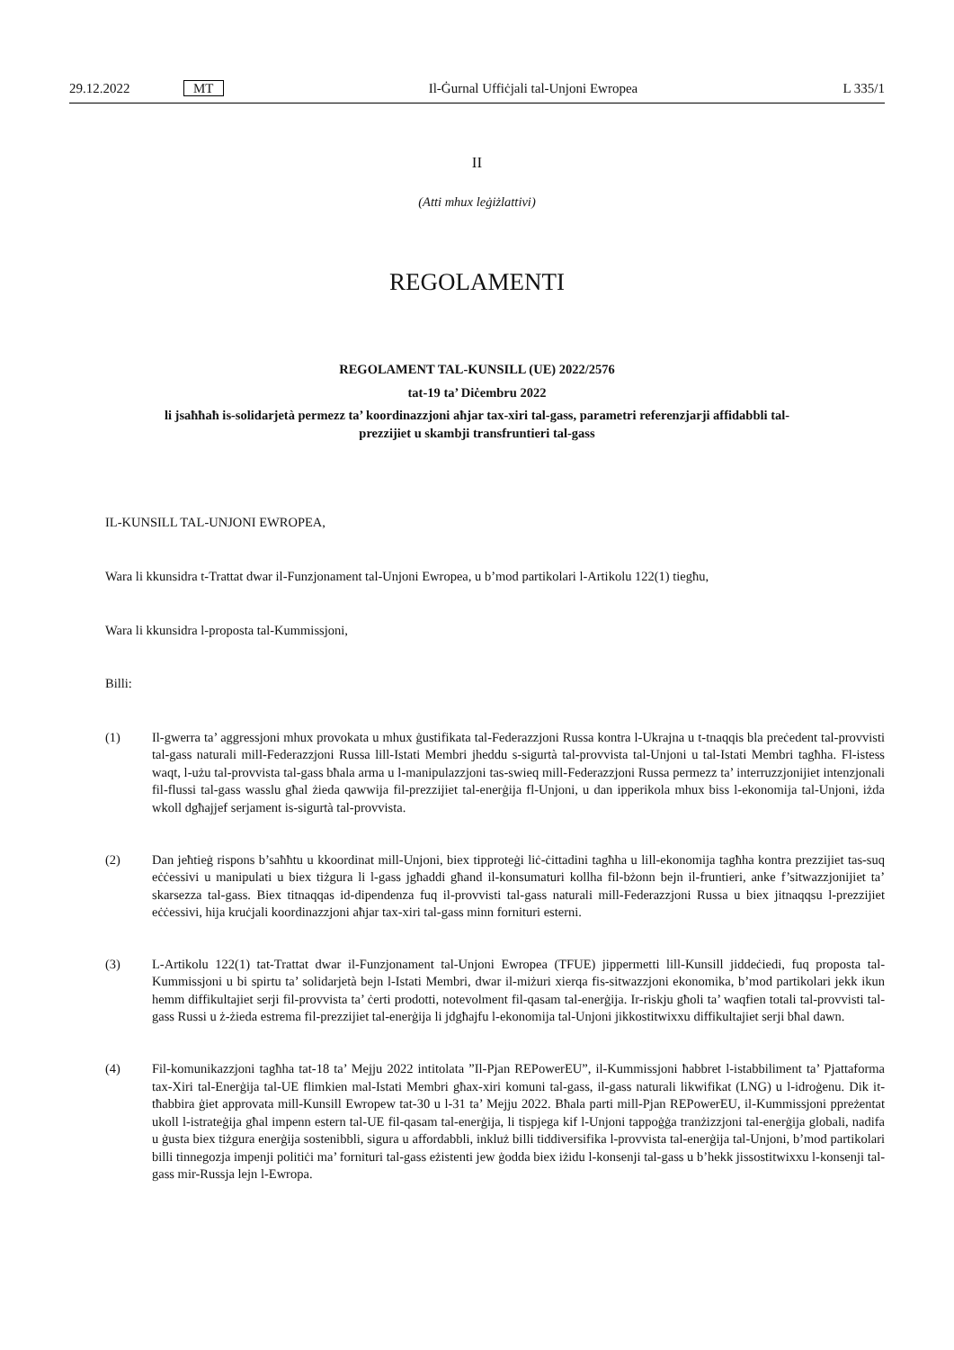29.12.2022 MT Il-Ġurnal Uffiċjali tal-Unjoni Ewropea L 335/1
II
(Atti mhux leġiżlattivi)
REGOLAMENTI
REGOLAMENT TAL-KUNSILL (UE) 2022/2576
tat-19 ta’ Diċembru 2022
li jsaħħaħ is-solidarjetà permezz ta’ koordinazzjoni aħjar tax-xiri tal-gass, parametri referenzjarji affidabbli tal-prezzijiet u skambji transfruntieri tal-gass
IL-KUNSILL TAL-UNJONI EWROPEA,
Wara li kkunsidra t-Trattat dwar il-Funzjonament tal-Unjoni Ewropea, u b’mod partikolari l-Artikolu 122(1) tiegħu,
Wara li kkunsidra l-proposta tal-Kummissjoni,
Billi:
(1) Il-gwerra ta’ aggressjoni mhux provokata u mhux ġustifikata tal-Federazzjoni Russa kontra l-Ukrajna u t-tnaqqis bla preċedent tal-provvisti tal-gass naturali mill-Federazzjoni Russa lill-Istati Membri jheddu s-sigurtà tal-provvista tal-Unjoni u tal-Istati Membri tagħha. Fl-istess waqt, l-użu tal-provvista tal-gass bħala arma u l-manipulazzjoni tas-swieq mill-Federazzjoni Russa permezz ta’ interruzzjonijiet intenzjonali fil-flussi tal-gass wasslu għal żieda qawwija fil-prezzijiet tal-enerġija fl-Unjoni, u dan ipperikola mhux biss l-ekonomija tal-Unjoni, iżda wkoll dgħajjef serjament is-sigurtà tal-provvista.
(2) Dan jeħtieġ rispons b’saħħtu u kkoordinat mill-Unjoni, biex tipproteġi liċ-ċittadini tagħha u lill-ekonomija tagħha kontra prezzijiet tas-suq eċċessivi u manipulati u biex tiżgura li l-gass jgħaddi għand il-konsumaturi kollha fil-bżonn bejn il-fruntieri, anke f’sitwazzjonijiet ta’ skarsezza tal-gass. Biex titnaqqas id-dipendenza fuq il-provvisti tal-gass naturali mill-Federazzjoni Russa u biex jitnaqqsu l-prezzijiet eċċessivi, hija kruċjali koordinazzjoni aħjar tax-xiri tal-gass minn fornituri esterni.
(3) L-Artikolu 122(1) tat-Trattat dwar il-Funzjonament tal-Unjoni Ewropea (TFUE) jippermetti lill-Kunsill jiddeċiedi, fuq proposta tal-Kummissjoni u bi spirtu ta’ solidarjetà bejn l-Istati Membri, dwar il-miżuri xierqa fis-sitwazzjoni ekonomika, b’mod partikolari jekk ikun hemm diffikultajiet serji fil-provvista ta’ ċerti prodotti, notevolment fil-qasam tal-enerġija. Ir-riskju għoli ta’ waqfien totali tal-provvisti tal-gass Russi u ż-żieda estrema fil-prezzijiet tal-enerġija li jdgħajfu l-ekonomija tal-Unjoni jikkostitwixxu diffikultajiet serji bħal dawn.
(4) Fil-komunikazzjoni tagħha tat-18 ta’ Mejju 2022 intitolata ”Il-Pjan REPowerEU”, il-Kummissjoni ħabbret l-istabbiliment ta’ Pjattaforma tax-Xiri tal-Enerġija tal-UE flimkien mal-Istati Membri għax-xiri komuni tal-gass, il-gass naturali likwifikat (LNG) u l-idroġenu. Dik it-tħabbira ġiet approvata mill-Kunsill Ewropew tat-30 u l-31 ta’ Mejju 2022. Bħala parti mill-Pjan REPowerEU, il-Kummissjoni ppreżentat ukoll l-istrateġija għal impenn estern tal-UE fil-qasam tal-enerġija, li tispjega kif l-Unjoni tappoġġa tranżizzjoni tal-enerġija globali, nadifa u ġusta biex tiżgura enerġija sostenibbli, sigura u affordabbli, inkluż billi tiddiversifika l-provvista tal-enerġija tal-Unjoni, b’mod partikolari billi tinnegozja impenji politiċi ma’ fornituri tal-gass eżistenti jew ġodda biex iżidu l-konsenji tal-gass u b’hekk jissostitwixxu l-konsenji tal-gass mir-Russja lejn l-Ewropa.